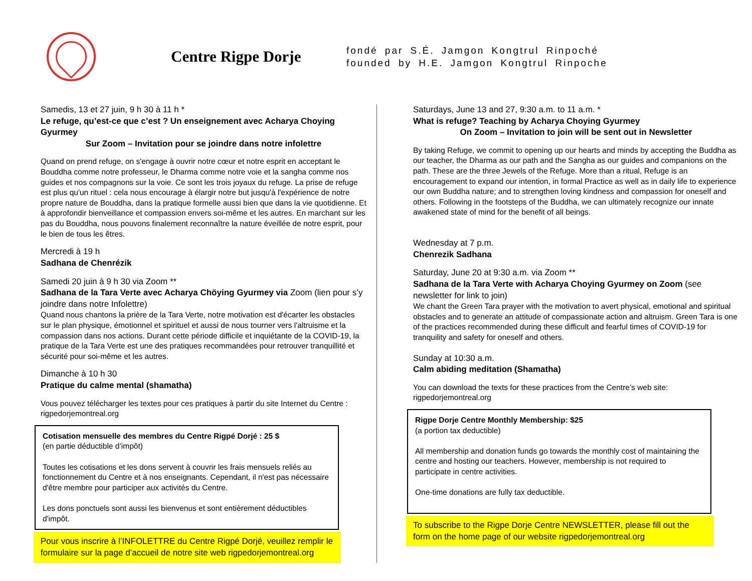Centre Rigpe Dorje
fondé par S.É. Jamgon Kongtrul Rinpoché
founded by H.E. Jamgon Kongtrul Rinpoche
Samedis, 13 et 27 juin, 9 h 30 à 11 h *
Le refuge, qu’est-ce que c’est ? Un enseignement avec Acharya Choying Gyurmey
Sur Zoom – Invitation pour se joindre dans notre infolettre
Quand on prend refuge, on s'engage à ouvrir notre cœur et notre esprit en acceptant le Bouddha comme notre professeur, le Dharma comme notre voie et la sangha comme nos guides et nos compagnons sur la voie. Ce sont les trois joyaux du refuge. La prise de refuge est plus qu'un rituel : cela nous encourage à élargir notre but jusqu'à l'expérience de notre propre nature de Bouddha, dans la pratique formelle aussi bien que dans la vie quotidienne. Et à approfondir bienveillance et compassion envers soi-même et les autres. En marchant sur les pas du Bouddha, nous pouvons finalement reconnaître la nature éveillée de notre esprit, pour le bien de tous les êtres.
Mercredi à 19 h
Sadhana de Chenrézik
Samedi 20 juin à 9 h 30 via Zoom **
Sadhana de la Tara Verte avec Acharya Chöying Gyurmey via Zoom (lien pour s’y joindre dans notre Infolettre)
Quand nous chantons la prière de la Tara Verte, notre motivation est d'écarter les obstacles sur le plan physique, émotionnel et spirituel et aussi de nous tourner vers l'altruisme et la compassion dans nos actions. Durant cette période difficile et inquiétante de la COVID-19, la pratique de la Tara Verte est une des pratiques recommandées pour retrouver tranquillité et sécurité pour soi-même et les autres.
Dimanche à 10 h 30
Pratique du calme mental (shamatha)
Vous pouvez télécharger les textes pour ces pratiques à partir du site Internet du Centre : rigpedorjemontreal.org
Cotisation mensuelle des membres du Centre Rigpé Dorjé : 25 $
(en partie déductible d’impôt)
Toutes les cotisations et les dons servent à couvrir les frais mensuels reliés au fonctionnement du Centre et à nos enseignants. Cependant, il n'est pas nécessaire d'être membre pour participer aux activités du Centre.
Les dons ponctuels sont aussi les bienvenus et sont entièrement déductibles d'impôt.
Pour vous inscrire à l’INFOLETTRE du Centre Rigpé Dorjé, veuillez remplir le formulaire sur la page d’accueil de notre site web rigpedorjemontreal.org
Saturdays, June 13 and 27, 9:30 a.m. to 11 a.m. *
What is refuge? Teaching by Acharya Choying Gyurmey
On Zoom – Invitation to join will be sent out in Newsletter
By taking Refuge, we commit to opening up our hearts and minds by accepting the Buddha as our teacher, the Dharma as our path and the Sangha as our guides and companions on the path. These are the three Jewels of the Refuge. More than a ritual, Refuge is an encouragement to expand our intention, in formal Practice as well as in daily life to experience our own Buddha nature; and to strengthen loving kindness and compassion for oneself and others. Following in the footsteps of the Buddha, we can ultimately recognize our innate awakened state of mind for the benefit of all beings.
Wednesday at 7 p.m.
Chenrezik Sadhana
Saturday, June 20 at 9:30 a.m. via Zoom **
Sadhana de la Tara Verte with Acharya Choying Gyurmey on Zoom (see newsletter for link to join)
We chant the Green Tara prayer with the motivation to avert physical, emotional and spiritual obstacles and to generate an attitude of compassionate action and altruism. Green Tara is one of the practices recommended during these difficult and fearful times of COVID-19 for tranquility and safety for oneself and others.
Sunday at 10:30 a.m.
Calm abiding meditation (Shamatha)
You can download the texts for these practices from the Centre’s web site: rigpedorjemontreal.org
Rigpe Dorje Centre Monthly Membership: $25
(a portion tax deductible)
All membership and donation funds go towards the monthly cost of maintaining the centre and hosting our teachers. However, membership is not required to participate in centre activities.
One-time donations are fully tax deductible.
To subscribe to the Rigpe Dorje Centre NEWSLETTER, please fill out the form on the home page of our website rigpedorjemontreal.org